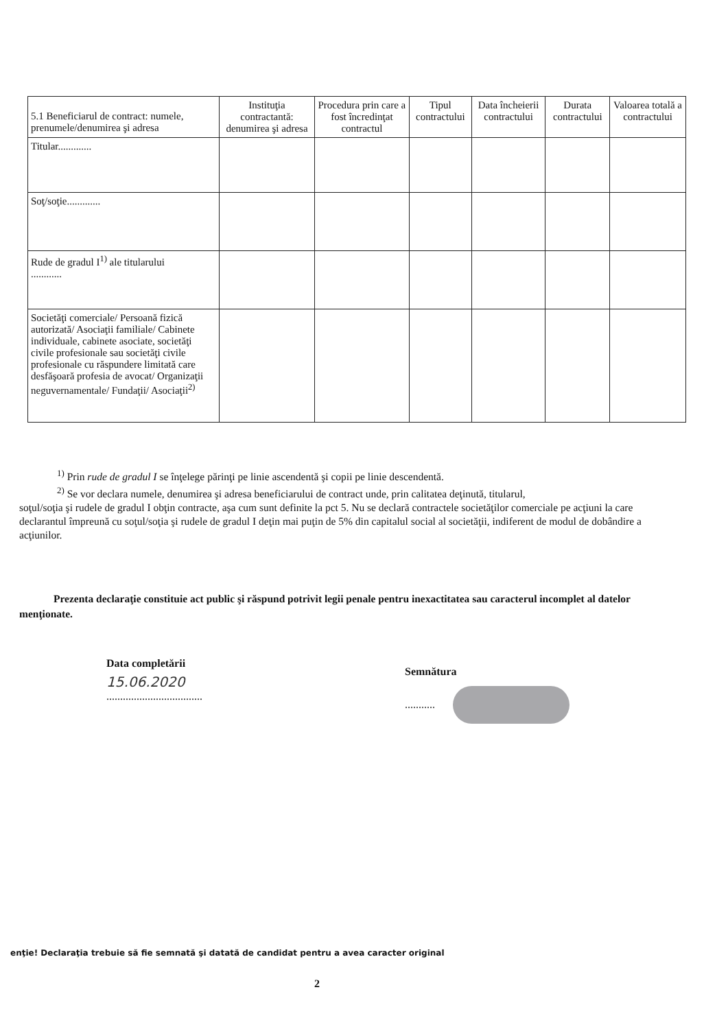| 5.1 Beneficiarul de contract: numele, prenumele/denumirea şi adresa | Instituţia contractantă: denumirea şi adresa | Procedura prin care a fost încredinţat contractul | Tipul contractului | Data încheierii contractului | Durata contractului | Valoarea totală a contractului |
| --- | --- | --- | --- | --- | --- | --- |
| Titular............. | | | | | | |
| Soţ/soţie............. | | | | | | |
| Rude de gradul I<sup>1)</sup> ale titularului ............ | | | | | | |
| Societăţi comerciale/ Persoană fizică autorizată/ Asociaţii familiale/ Cabinete individuale, cabinete asociate, societăţi civile profesionale sau societăţi civile profesionale cu răspundere limitată care desfăşoară profesia de avocat/ Organizaţii neguvernamentale/ Fundaţii/ Asociaţii<sup>2)</sup> | | | | | | |
<sup>1)</sup> Prin rude de gradul I se înţelege părinţi pe linie ascendentă şi copii pe linie descendentă.
<sup>2)</sup> Se vor declara numele, denumirea şi adresa beneficiarului de contract unde, prin calitatea deţinută, titularul,
soţul/soţia şi rudele de gradul I obţin contracte, aşa cum sunt definite la pct 5. Nu se declară contractele societăţilor comerciale pe acţiuni la care declarantul împreună cu soţul/soţia şi rudele de gradul I deţin mai puţin de 5% din capitalul social al societăţii, indiferent de modul de dobândire a acţiunilor.
Prezenta declaraţie constituie act public şi răspund potrivit legii penale pentru inexactitatea sau caracterul incomplet al datelor menţionate.
Data completării
15.06.2020
...................................
Semnătura
...........
enţie! Declaraţia trebuie să fie semnată şi datată de candidat pentru a avea caracter original
2